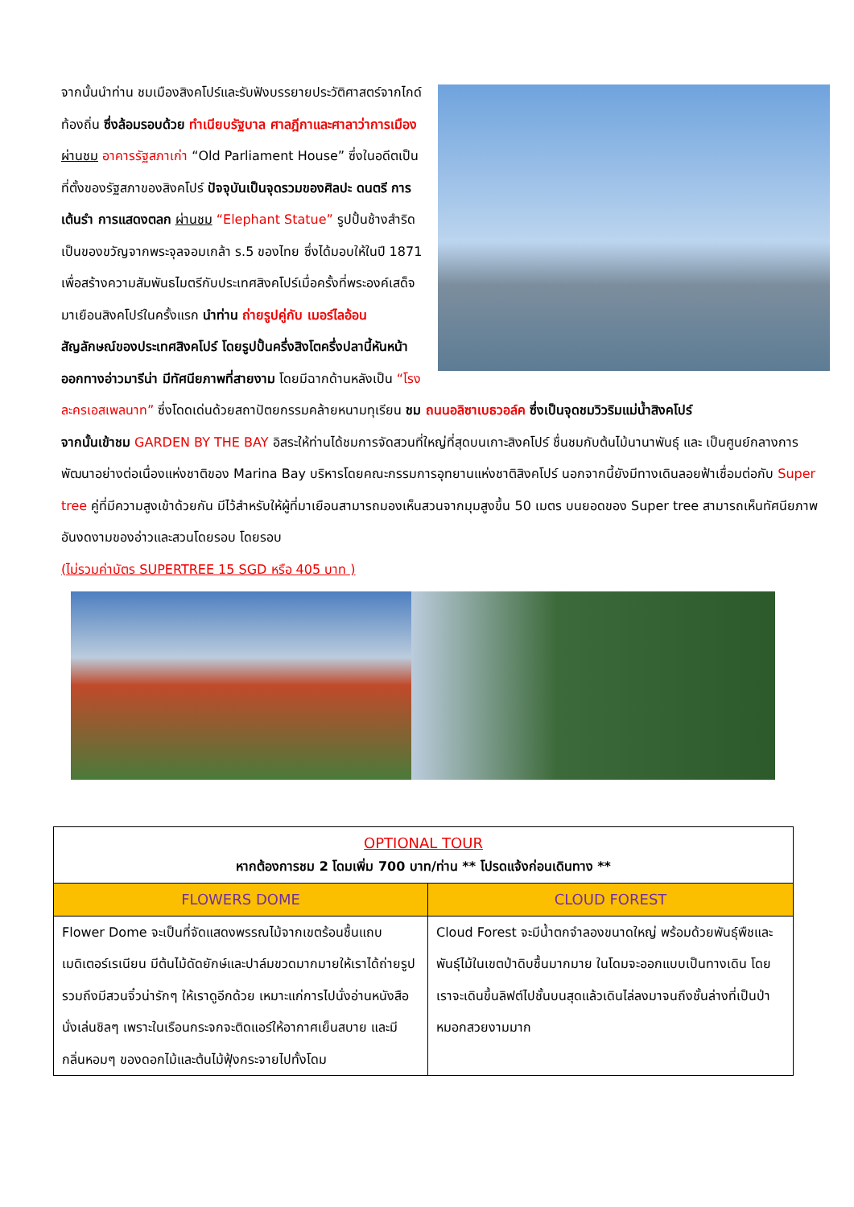จากนั้นนำท่าน ชมเมืองสิงคโปร์และรับฟังบรรยายประวัติศาสตร์จากไกด์ท้องถิ่น ซึ่งล้อมรอบด้วย ทำเนียบรัฐบาล ศาลฎีกาและศาลาว่าการเมือง ผ่านชม อาคารรัฐสภาเก่า “Old Parliament House” ซึ่งในอดีตเป็นที่ตั้งของรัฐสภาของสิงคโปร์ ปัจจุบันเป็นจุดรวมของศิลปะ ดนตรี การเต้นรำ การแสดงตลก ผ่านชม “Elephant Statue” รูปปั้นช้างสำริดเป็นของขวัญจากพระจุลจอมเกล้า ร.5 ของไทย ซึ่งได้มอบให้ในปี 1871 เพื่อสร้างความสัมพันธไมตรีกับประเทศสิงคโปร์เมื่อครั้งที่พระองค์เสด็จมาเยือนสิงคโปร์ในครั้งแรก นำท่าน ถ่ายรูปคู่กับ เมอร์ไลอ้อน สัญลักษณ์ของประเทศสิงคโปร์ โดยรูปปั้นครึ่งสิงโตครึ่งปลานี้หันหน้าออกทางอ่าวมารีน่า มีทัศนียภาพที่สายงาม โดยมีฉากด้านหลังเป็น “โรงละครเอสเพลนาท” ซึ่งโดดเด่นด้วยสถาปัตยกรรมคล้ายหนามทุเรียน ชม ถนนอลิซาเบธวอล์ค ซึ่งเป็นจุดชมวิวริมแม่น้ำสิงคโปร์
จากนั้นเข้าชม GARDEN BY THE BAY อิสระให้ท่านได้ชมการจัดสวนที่ใหญ่ที่สุดบนเกาะสิงคโปร์ ชื่นชมกับต้นไม้นานาพันธุ์ และ เป็นศูนย์กลางการพัฒนาอย่างต่อเนื่องแห่งชาติของ Marina Bay บริหารโดยคณะกรรมการอุทยานแห่งชาติสิงคโปร์ นอกจากนี้ยังมีทางเดินลอยฟ้าเชื่อมต่อกับ Super tree คู่ที่มีความสูงเข้าด้วยกัน มีไว้สำหรับให้ผู้ที่มาเยือนสามารถมองเห็นสวนจากมุมสูงขึ้น 50 เมตร บนยอดของ Super tree สามารถเห็นทัศนียภาพอันงดงามของอ่าวและสวนโดยรอบ โดยรอบ
(ไม่รวมค่าบัตร SUPERTREE 15 SGD หรือ 405 บาท )
| OPTIONAL TOUR หากต้องการชม 2 โดมเพิ่ม 700 บาท/ท่าน ** โปรดแจ้งก่อนเดินทาง ** | |
| FLOWERS DOME | CLOUD FOREST |
| Flower Dome จะเป็นที่จัดแสดงพรรณไม้จากเขตร้อนชื้นแถบเมดิเตอร์เรเนียน มีต้นไม้ดัดยักษ์และปาล์มขวดมากมายให้เราได้ถ่ายรูป รวมถึงมีสวนจิ๋วน่ารักๆ ให้เราดูอีกด้วย เหมาะแก่การไปนั่งอ่านหนังสือ นั่งเล่นชิลๆ เพราะในเรือนกระจกจะติดแอร์ให้อากาศเย็นสบาย และมีกลิ่นหอมๆ ของดอกไม้และต้นไม้ฟุ้งกระจายไปทั้งโดม | Cloud Forest จะมีน้ำตกจำลองขนาดใหญ่ พร้อมด้วยพันธุ์พืชและพันธุ์ไม้ในเขตป่าดิบชื้นมากมาย ในโดมจะออกแบบเป็นทางเดิน โดยเราจะเดินขึ้นลิฟต์ไปชั้นบนสุดแล้วเดินไล่ลงมาจนถึงชั้นล่างที่เป็นป่าหมอกสวยงามมาก |